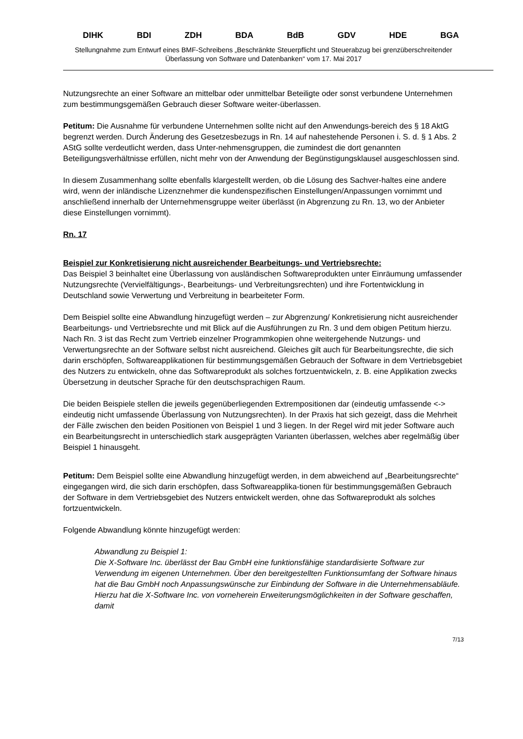DIHK BDI ZDH BDA BdB GDV HDE BGA
Stellungnahme zum Entwurf eines BMF-Schreibens „Beschränkte Steuerpflicht und Steuerabzug bei grenzüberschreitender Überlassung von Software und Datenbanken“ vom 17. Mai 2017
Nutzungsrechte an einer Software an mittelbar oder unmittelbar Beteiligte oder sonst verbundene Unternehmen zum bestimmungsgemäßen Gebrauch dieser Software weiter-überlassen.
Petitum: Die Ausnahme für verbundene Unternehmen sollte nicht auf den Anwendungs-bereich des § 18 AktG begrenzt werden. Durch Änderung des Gesetzesbezugs in Rn. 14 auf nahestehende Personen i. S. d. § 1 Abs. 2 AStG sollte verdeutlicht werden, dass Unter-nehmensgruppen, die zumindest die dort genannten Beteiligungsverhältnisse erfüllen, nicht mehr von der Anwendung der Begünstigungsklausel ausgeschlossen sind.
In diesem Zusammenhang sollte ebenfalls klargestellt werden, ob die Lösung des Sachver-haltes eine andere wird, wenn der inländische Lizenznehmer die kundenspezifischen Einstellungen/Anpassungen vornimmt und anschließend innerhalb der Unternehmensgruppe weiter überlässt (in Abgrenzung zu Rn. 13, wo der Anbieter diese Einstellungen vornimmt).
Rn. 17
Beispiel zur Konkretisierung nicht ausreichender Bearbeitungs- und Vertriebsrechte:
Das Beispiel 3 beinhaltet eine Überlassung von ausländischen Softwareprodukten unter Einräumung umfassender Nutzungsrechte (Vervielfältigungs-, Bearbeitungs- und Verbreitungsrechten) und ihre Fortentwicklung in Deutschland sowie Verwertung und Verbreitung in bearbeiteter Form.
Dem Beispiel sollte eine Abwandlung hinzugefügt werden – zur Abgrenzung/ Konkretisierung nicht ausreichender Bearbeitungs- und Vertriebsrechte und mit Blick auf die Ausführungen zu Rn. 3 und dem obigen Petitum hierzu. Nach Rn. 3 ist das Recht zum Vertrieb einzelner Programmkopien ohne weitergehende Nutzungs- und Verwertungsrechte an der Software selbst nicht ausreichend. Gleiches gilt auch für Bearbeitungsrechte, die sich darin erschöpfen, Softwareapplikationen für bestimmungsgemäßen Gebrauch der Software in dem Vertriebsgebiet des Nutzers zu entwickeln, ohne das Softwareprodukt als solches fortzuentwickeln, z. B. eine Applikation zwecks Übersetzung in deutscher Sprache für den deutschsprachigen Raum.
Die beiden Beispiele stellen die jeweils gegenüberliegenden Extrempositionen dar (eindeutig umfassende <-> eindeutig nicht umfassende Überlassung von Nutzungsrechten). In der Praxis hat sich gezeigt, dass die Mehrheit der Fälle zwischen den beiden Positionen von Beispiel 1 und 3 liegen. In der Regel wird mit jeder Software auch ein Bearbeitungsrecht in unterschiedlich stark ausgeprägten Varianten überlassen, welches aber regelmäßig über Beispiel 1 hinausgeht.
Petitum: Dem Beispiel sollte eine Abwandlung hinzugefügt werden, in dem abweichend auf „Bearbeitungsrechte“ eingegangen wird, die sich darin erschöpfen, dass Softwareapplika-tionen für bestimmungsgemäßen Gebrauch der Software in dem Vertriebsgebiet des Nutzers entwickelt werden, ohne das Softwareprodukt als solches fortzuentwickeln.
Folgende Abwandlung könnte hinzugefügt werden:
Abwandlung zu Beispiel 1:
Die X-Software Inc. überlässt der Bau GmbH eine funktionsfähige standardisierte Software zur Verwendung im eigenen Unternehmen. Über den bereitgestellten Funktionsumfang der Software hinaus hat die Bau GmbH noch Anpassungswünsche zur Einbindung der Software in die Unternehmensabläufe. Hierzu hat die X-Software Inc. von vorneherein Erweiterungsmöglichkeiten in der Software geschaffen, damit
7/13